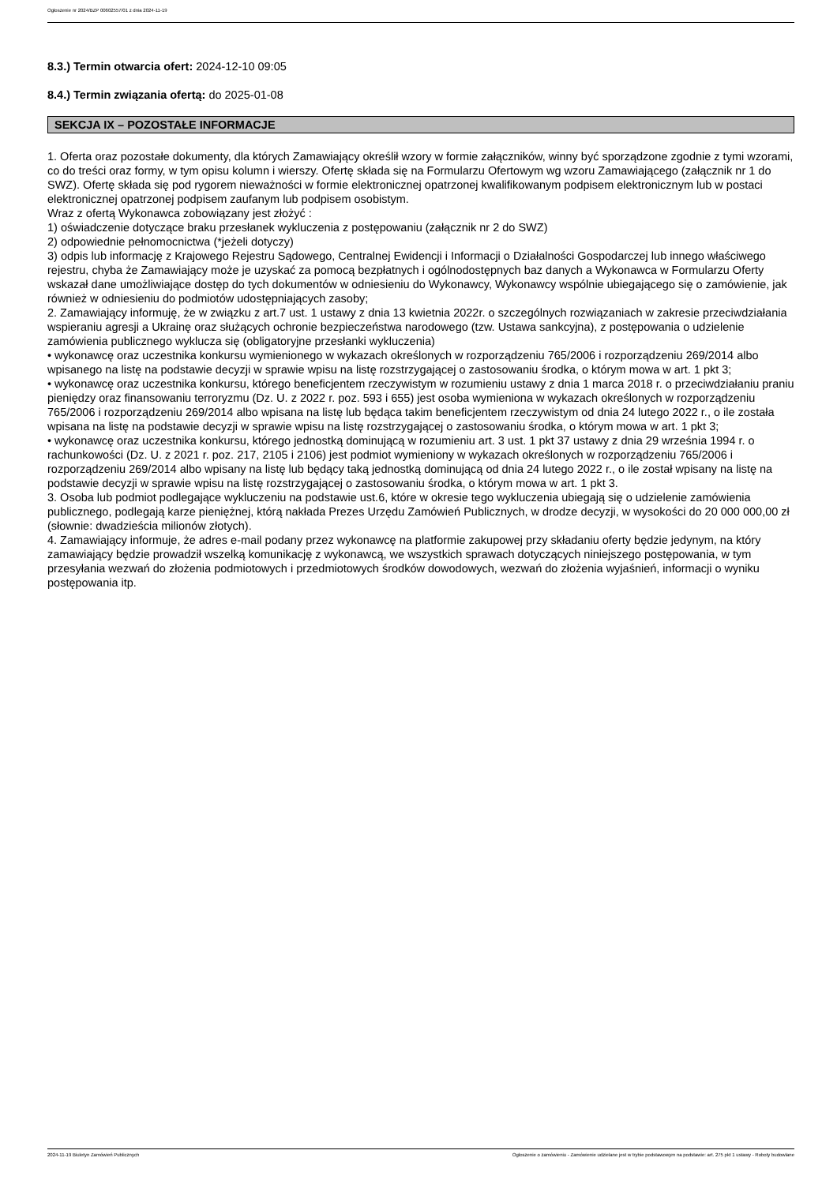Ogłoszenie nr 2024/BZP 00602557/01 z dnia 2024-11-19
8.3.) Termin otwarcia ofert: 2024-12-10 09:05
8.4.) Termin związania ofertą: do 2025-01-08
SEKCJA IX – POZOSTAŁE INFORMACJE
1. Oferta oraz pozostałe dokumenty, dla których Zamawiający określił wzory w formie załączników, winny być sporządzone zgodnie z tymi wzorami, co do treści oraz formy, w tym opisu kolumn i wierszy. Ofertę składa się na Formularzu Ofertowym wg wzoru Zamawiającego (załącznik nr 1 do SWZ). Ofertę składa się pod rygorem nieważności w formie elektronicznej opatrzonej kwalifikowanym podpisem elektronicznym lub w postaci elektronicznej opatrzonej podpisem zaufanym lub podpisem osobistym.
Wraz z ofertą Wykonawca zobowiązany jest złożyć :
1) oświadczenie dotyczące braku przesłanek wykluczenia z postępowaniu (załącznik nr 2 do SWZ)
2) odpowiednie pełnomocnictwa (*jeżeli dotyczy)
3) odpis lub informację z Krajowego Rejestru Sądowego, Centralnej Ewidencji i Informacji o Działalności Gospodarczej lub innego właściwego rejestru, chyba że Zamawiający może je uzyskać za pomocą bezpłatnych i ogólnodostępnych baz danych a Wykonawca w Formularzu Oferty wskazał dane umożliwiające dostęp do tych dokumentów w odniesieniu do Wykonawcy, Wykonawcy wspólnie ubiegającego się o zamówienie, jak również w odniesieniu do podmiotów udostępniających zasoby;
2. Zamawiający informuję, że w związku z art.7 ust. 1 ustawy z dnia 13 kwietnia 2022r. o szczególnych rozwiązaniach w zakresie przeciwdziałania wspieraniu agresji a Ukrainę oraz służących ochronie bezpieczeństwa narodowego (tzw. Ustawa sankcyjna), z postępowania o udzielenie zamówienia publicznego wyklucza się (obligatoryjne przesłanki wykluczenia)
• wykonawcę oraz uczestnika konkursu wymienionego w wykazach określonych w rozporządzeniu 765/2006 i rozporządzeniu 269/2014 albo wpisanego na listę na podstawie decyzji w sprawie wpisu na listę rozstrzygającej o zastosowaniu środka, o którym mowa w art. 1 pkt 3;
• wykonawcę oraz uczestnika konkursu, którego beneficjentem rzeczywistym w rozumieniu ustawy z dnia 1 marca 2018 r. o przeciwdziałaniu praniu pieniędzy oraz finansowaniu terroryzmu (Dz. U. z 2022 r. poz. 593 i 655) jest osoba wymieniona w wykazach określonych w rozporządzeniu 765/2006 i rozporządzeniu 269/2014 albo wpisana na listę lub będąca takim beneficjentem rzeczywistym od dnia 24 lutego 2022 r., o ile została wpisana na listę na podstawie decyzji w sprawie wpisu na listę rozstrzygającej o zastosowaniu środka, o którym mowa w art. 1 pkt 3;
• wykonawcę oraz uczestnika konkursu, którego jednostką dominującą w rozumieniu art. 3 ust. 1 pkt 37 ustawy z dnia 29 września 1994 r. o rachunkowości (Dz. U. z 2021 r. poz. 217, 2105 i 2106) jest podmiot wymieniony w wykazach określonych w rozporządzeniu 765/2006 i rozporządzeniu 269/2014 albo wpisany na listę lub będący taką jednostką dominującą od dnia 24 lutego 2022 r., o ile został wpisany na listę na podstawie decyzji w sprawie wpisu na listę rozstrzygającej o zastosowaniu środka, o którym mowa w art. 1 pkt 3.
3. Osoba lub podmiot podlegające wykluczeniu na podstawie ust.6, które w okresie tego wykluczenia ubiegają się o udzielenie zamówienia publicznego, podlegają karze pieniężnej, którą nakłada Prezes Urzędu Zamówień Publicznych, w drodze decyzji, w wysokości do 20 000 000,00 zł (słownie: dwadzieścia milionów złotych).
4. Zamawiający informuje, że adres e-mail podany przez wykonawcę na platformie zakupowej przy składaniu oferty będzie jedynym, na który zamawiający będzie prowadził wszelką komunikację z wykonawcą, we wszystkich sprawach dotyczących niniejszego postępowania, w tym przesyłania wezwań do złożenia podmiotowych i przedmiotowych środków dowodowych, wezwań do złożenia wyjaśnień, informacji o wyniku postępowania itp.
2024-11-19 Biuletyn Zamówień Publicznych Ogłoszenie o zamówieniu - Zamówienie udzielane jest w trybie podstawowym na podstawie: art. 275 pkt 1 ustawy - Roboty budowlane